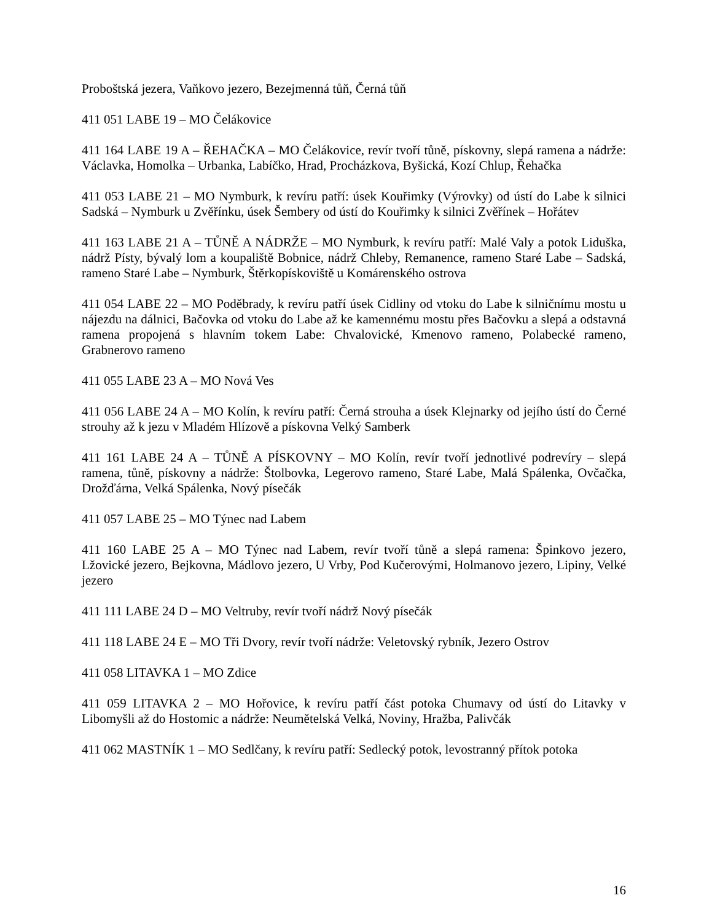Proboštská jezera, Vaňkovo jezero, Bezejmenná tůň, Černá tůň
411 051 LABE 19 – MO Čelákovice
411 164 LABE 19 A – ŘEHAČKA – MO Čelákovice, revír tvoří tůně, pískovny, slepá ramena a nádrže: Václavka, Homolka – Urbanka, Labíčko, Hrad, Procházkova, Byšická, Kozí Chlup, Řehačka
411 053 LABE 21 – MO Nymburk, k revíru patří: úsek Kouřimky (Výrovky) od ústí do Labe k silnici Sadská – Nymburk u Zvěřínku, úsek Šembery od ústí do Kouřimky k silnici Zvěřínek – Hořátev
411 163 LABE 21 A – TŮNĚ A NÁDRŽE – MO Nymburk, k revíru patří: Malé Valy a potok Liduška, nádrž Písty, bývalý lom a koupaliště Bobnice, nádrž Chleby, Remanence, rameno Staré Labe – Sadská, rameno Staré Labe – Nymburk, Štěrkopískoviště u Komárenského ostrova
411 054 LABE 22 – MO Poděbrady, k revíru patří úsek Cidliny od vtoku do Labe k silničnímu mostu u nájezdu na dálnici, Bačovka od vtoku do Labe až ke kamennému mostu přes Bačovku a slepá a odstavná ramena propojená s hlavním tokem Labe: Chvalovické, Kmenovo rameno, Polabecké rameno, Grabnerovo rameno
411 055 LABE 23 A – MO Nová Ves
411 056 LABE 24 A – MO Kolín, k revíru patří: Černá strouha a úsek Klejnarky od jejího ústí do Černé strouhy až k jezu v Mladém Hlízově a pískovna Velký Samberk
411 161 LABE 24 A – TŮNĚ A PÍSKOVNY – MO Kolín, revír tvoří jednotlivé podrevíry – slepá ramena, tůně, pískovny a nádrže: Štolbovka, Legerovo rameno, Staré Labe, Malá Spálenka, Ovčačka, Drožďárna, Velká Spálenka, Nový písečák
411 057 LABE 25 – MO Týnec nad Labem
411 160 LABE 25 A – MO Týnec nad Labem, revír tvoří tůně a slepá ramena: Špinkovo jezero, Lžovické jezero, Bejkovna, Mádlovo jezero, U Vrby, Pod Kučerovými, Holmanovo jezero, Lipiny, Velké jezero
411 111 LABE 24 D – MO Veltruby, revír tvoří nádrž Nový písečák
411 118 LABE 24 E – MO Tři Dvory, revír tvoří nádrže: Veletovský rybník, Jezero Ostrov
411 058 LITAVKA 1 – MO Zdice
411 059 LITAVKA 2 – MO Hořovice, k revíru patří část potoka Chumavy od ústí do Litavky v Libomyšli až do Hostomic a nádrže: Neumětelská Velká, Noviny, Hražba, Palivčák
411 062 MASTNÍK 1 – MO Sedlčany, k revíru patří: Sedlecký potok, levostranný přítok potoka
16